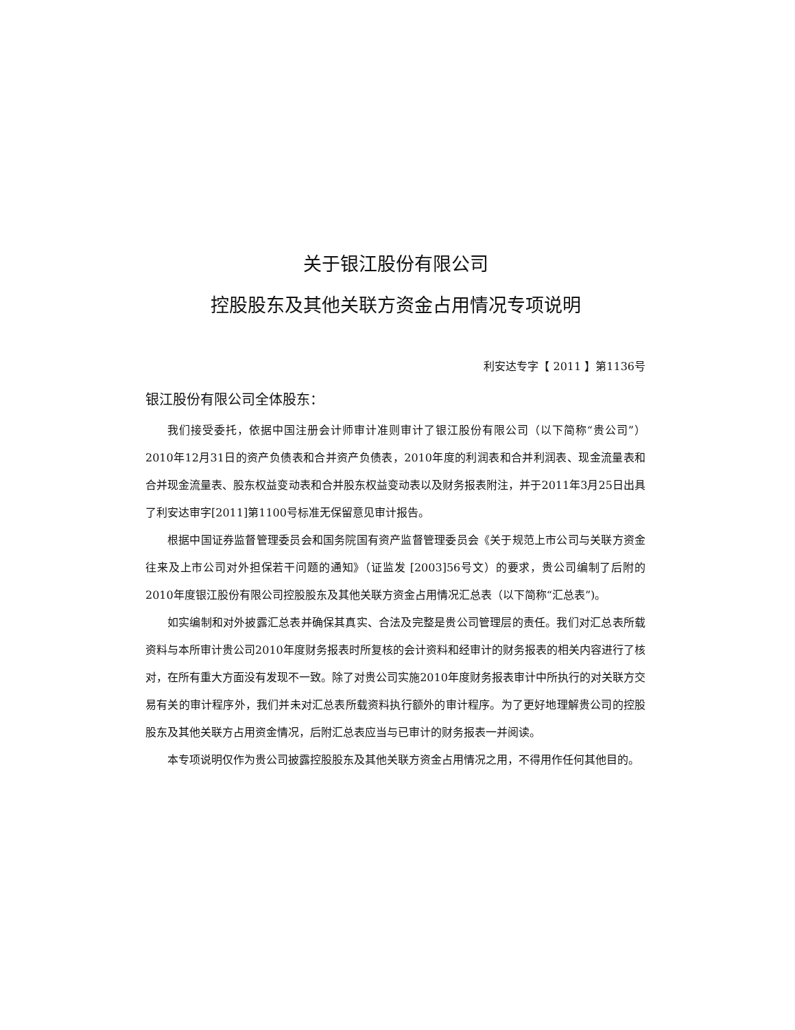关于银江股份有限公司
控股股东及其他关联方资金占用情况专项说明
利安达专字【 2011 】第1136号
银江股份有限公司全体股东：
我们接受委托，依据中国注册会计师审计准则审计了银江股份有限公司（以下简称“贵公司”）2010年12月31日的资产负债表和合并资产负债表，2010年度的利润表和合并利润表、现金流量表和合并现金流量表、股东权益变动表和合并股东权益变动表以及财务报表附注，并于2011年3月25日出具了利安达审字[2011]第1100号标准无保留意见审计报告。
根据中国证券监督管理委员会和国务院国有资产监督管理委员会《关于规范上市公司与关联方资金往来及上市公司对外担保若干问题的通知》（证监发 [2003]56号文）的要求，贵公司编制了后附的2010年度银江股份有限公司控股股东及其他关联方资金占用情况汇总表（以下简称“汇总表”)。
如实编制和对外披露汇总表并确保其真实、合法及完整是贵公司管理层的责任。我们对汇总表所载资料与本所审计贵公司2010年度财务报表时所复核的会计资料和经审计的财务报表的相关内容进行了核对，在所有重大方面没有发现不一致。除了对贵公司实施2010年度财务报表审计中所执行的对关联方交易有关的审计程序外，我们并未对汇总表所载资料执行额外的审计程序。为了更好地理解贵公司的控股股东及其他关联方占用资金情况，后附汇总表应当与已审计的财务报表一并阅读。
本专项说明仅作为贵公司披露控股股东及其他关联方资金占用情况之用，不得用作任何其他目的。